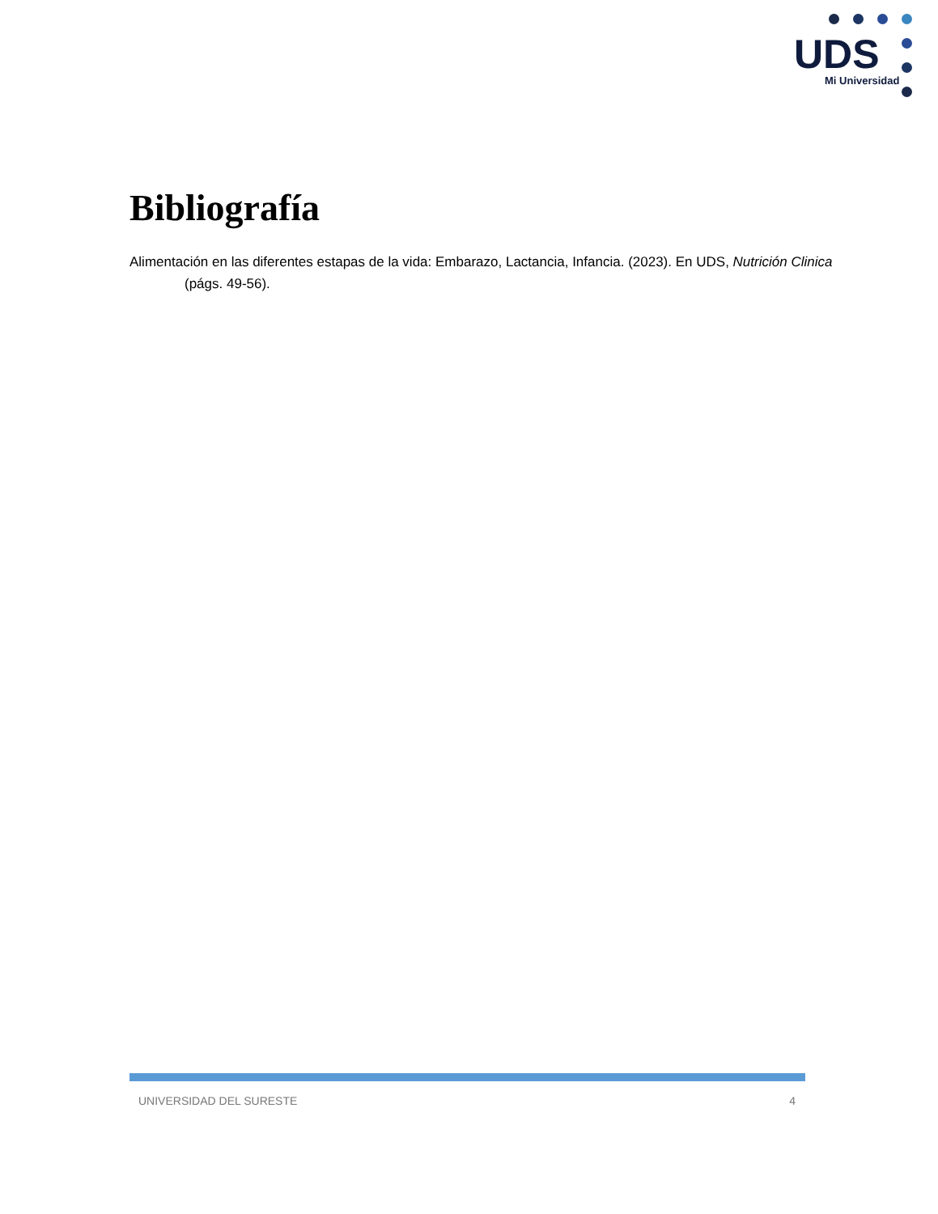UDS
Mi Universidad
Bibliografía
Alimentación en las diferentes estapas de la vida: Embarazo, Lactancia, Infancia. (2023). En UDS, Nutrición Clinica (págs. 49-56).
UNIVERSIDAD DEL SURESTE 4